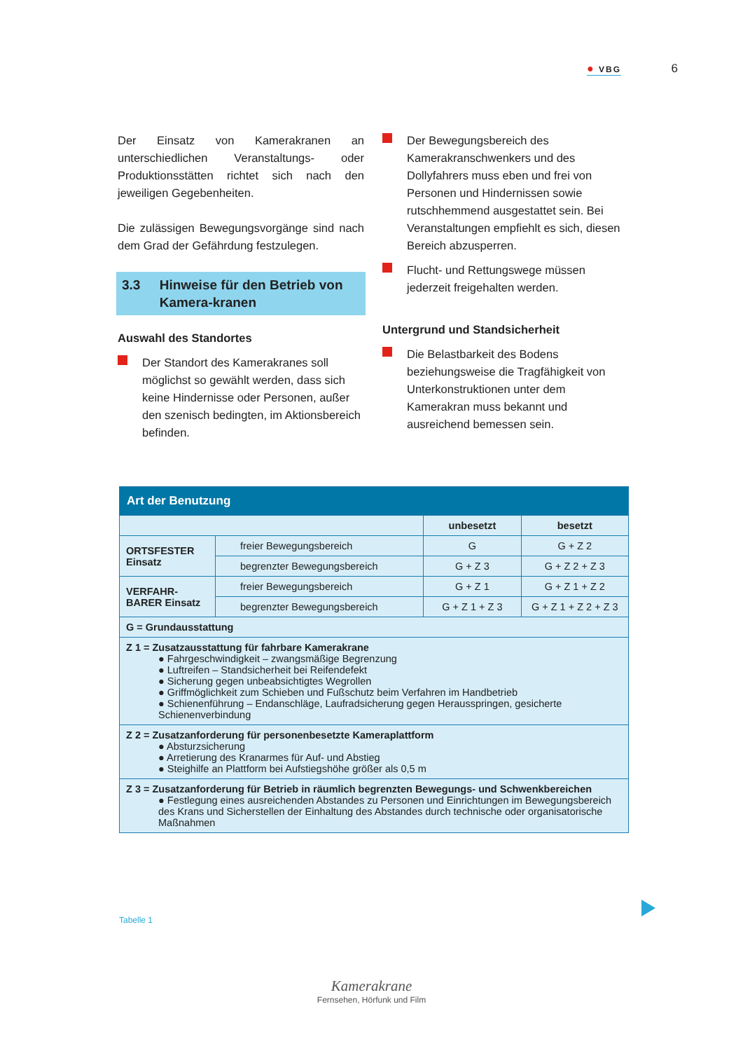● VBG
6
Der Einsatz von Kamerakranen an unterschiedlichen Veranstaltungs- oder Produktionsstätten richtet sich nach den jeweiligen Gegebenheiten.
Die zulässigen Bewegungsvorgänge sind nach dem Grad der Gefährdung festzulegen.
3.3 Hinweise für den Betrieb von Kamera-kranen
Auswahl des Standortes
Der Standort des Kamerakranes soll möglichst so gewählt werden, dass sich keine Hindernisse oder Personen, außer den szenisch bedingten, im Aktionsbereich befinden.
Der Bewegungsbereich des Kamerakranschwenkers und des Dollyfahrers muss eben und frei von Personen und Hindernissen sowie rutschhemmend ausgestattet sein. Bei Veranstaltungen empfiehlt es sich, diesen Bereich abzusperren.
Flucht- und Rettungswege müssen jederzeit freigehalten werden.
Untergrund und Standsicherheit
Die Belastbarkeit des Bodens beziehungsweise die Tragfähigkeit von Unterkonstruktionen unter dem Kamerakran muss bekannt und ausreichend bemessen sein.
| Art der Benutzung | | | |
| --- | --- | --- | --- |
| | | unbesetzt | besetzt |
| ORTSFESTER Einsatz | freier Bewegungsbereich | G | G + Z 2 |
| | begrenzter Bewegungsbereich | G + Z 3 | G + Z 2 + Z 3 |
| VERFAHR-BARER Einsatz | freier Bewegungsbereich | G + Z 1 | G + Z 1 + Z 2 |
| | begrenzter Bewegungsbereich | G + Z 1 + Z 3 | G + Z 1 + Z 2 + Z 3 |
| G = Grundausstattung | | | |
| Z 1 = Zusatzausstattung für fahrbare Kamerakrane ● Fahrgeschwindigkeit – zwangsmäßige Begrenzung ● Luftreifen – Standsicherheit bei Reifendefekt ● Sicherung gegen unbeabsichtigtes Wegrollen ● Griffmöglichkeit zum Schieben und Fußschutz beim Verfahren im Handbetrieb ● Schienenführung – Endanschläge, Laufradsicherung gegen Herausspringen, gesicherte Schienenverbindung | | | |
| Z 2 = Zusatzanforderung für personenbesetzte Kameraplattform ● Absturzsicherung ● Arretierung des Kranarmes für Auf- und Abstieg ● Steighilfe an Plattform bei Aufstiegshöhe größer als 0,5 m | | | |
| Z 3 = Zusatzanforderung für Betrieb in räumlich begrenzten Bewegungs- und Schwenkbereichen ● Festlegung eines ausreichenden Abstandes zu Personen und Einrichtungen im Bewegungsbereich des Krans und Sicherstellen der Einhaltung des Abstandes durch technische oder organisatorische Maßnahmen | | | |
Tabelle 1
Kamerakrane
Fernsehen, Hörfunk und Film